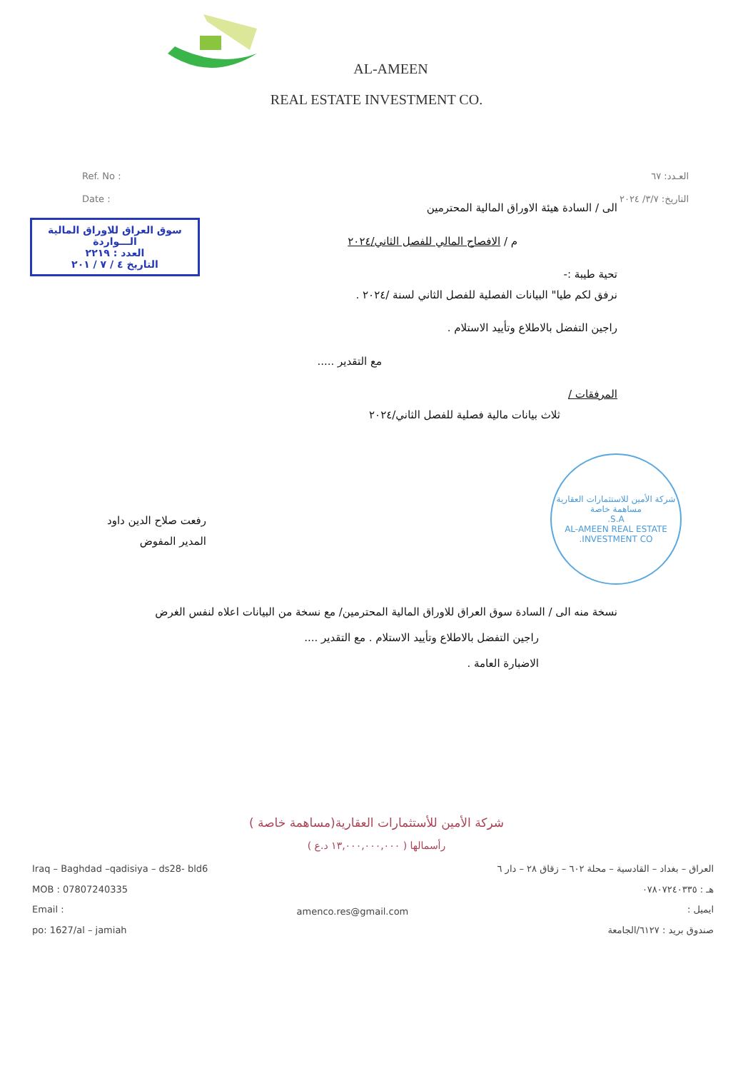AL-AMEEN
REAL ESTATE INVESTMENT CO.
Ref. No :
Date :
العـدد: ٦٧
التاريخ: ٣/٧/ ٢٠٢٤
سوق العراق للاوراق المالية
الـــواردة
العدد : ٢٢١٩
التاريخ ٤ / ٧ / ٢٠١
الى / السادة هيئة الاوراق المالية المحترمين
م / الافصاح المالي للفصل الثاني/٢٠٢٤
تحية طيبة :-
نرفق لكم طيا" البيانات الفصلية للفصل الثاني لسنة /٢٠٢٤ .
راجين التفضل بالاطلاع وتأييد الاستلام .
مع التقدير .....
المرفقات /
ثلاث بيانات مالية فصلية للفصل الثاني/٢٠٢٤
شركة الأمين للاستثمارات العقارية
مساهمة خاصة
S.A.
AL-AMEEN REAL ESTATE INVESTMENT CO.
رفعت صلاح الدين داود
المدير المفوض
نسخة منه الى / السادة سوق العراق للاوراق المالية المحترمين/ مع نسخة من البيانات اعلاه لنفس الغرض
راجين التفضل بالاطلاع وتأييد الاستلام . مع التقدير ....
الاضبارة العامة .
شركة الأمين للأستثمارات العقارية(مساهمة خاصة )
رأسمالها ( ١٣,٠٠٠,٠٠٠,٠٠٠ د.ع )
Iraq – Baghdad –qadisiya – ds28- bld6
MOB : 07807240335
Email :
po: 1627/al – jamiah
amenco.res@gmail.com
العراق – بغداد – القادسية – محلة ٦٠٢ – زقاق ٢٨ – دار ٦
هـ : ٠٧٨٠٧٢٤٠٣٣٥
ايميل :
صندوق بريد : ٦١٢٧/الجامعة